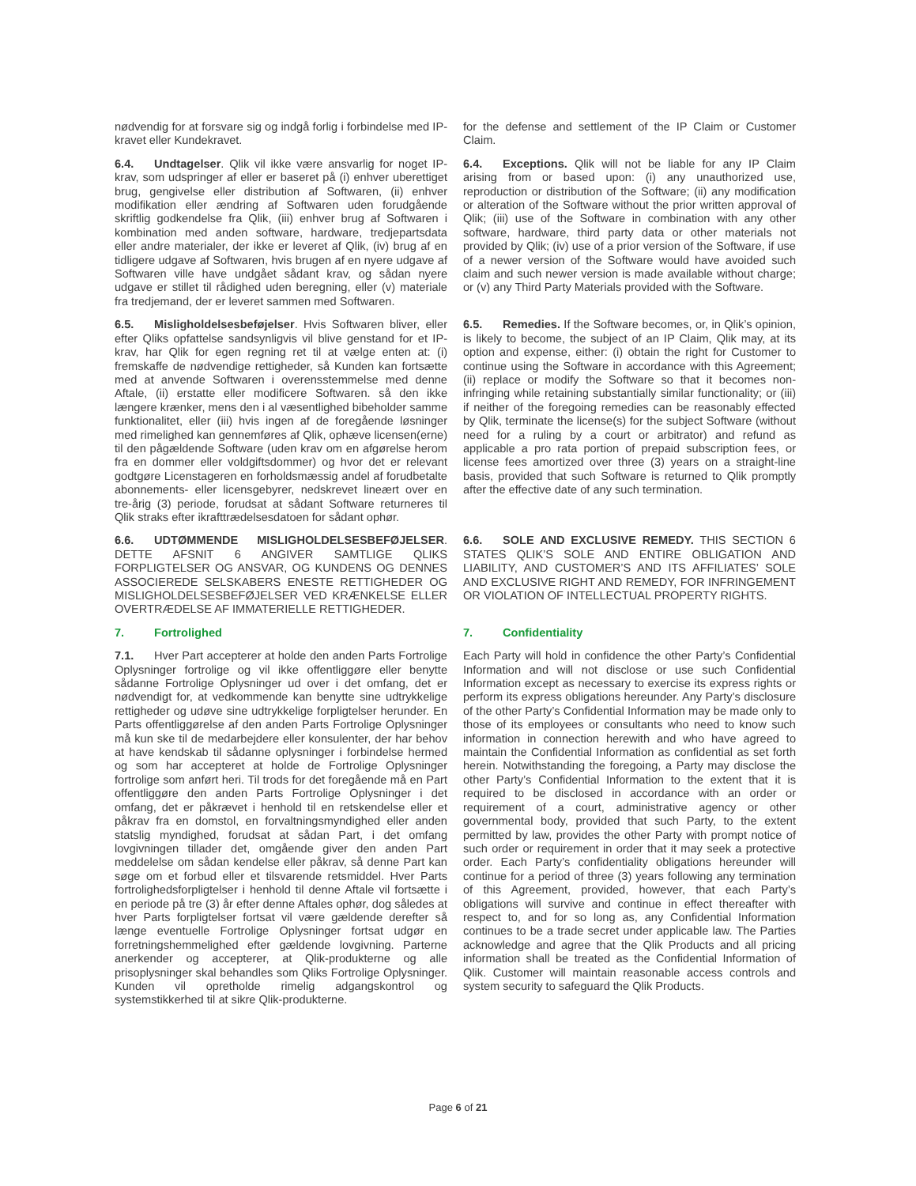nødvendig for at forsvare sig og indgå forlig i forbindelse med IP-kravet eller Kundekravet.
for the defense and settlement of the IP Claim or Customer Claim.
6.4. Undtagelser. Qlik vil ikke være ansvarlig for noget IP-krav, som udspringer af eller er baseret på (i) enhver uberettiget brug, gengivelse eller distribution af Softwaren, (ii) enhver modifikation eller ændring af Softwaren uden forudgående skriftlig godkendelse fra Qlik, (iii) enhver brug af Softwaren i kombination med anden software, hardware, tredjepartsdata eller andre materialer, der ikke er leveret af Qlik, (iv) brug af en tidligere udgave af Softwaren, hvis brugen af en nyere udgave af Softwaren ville have undgået sådant krav, og sådan nyere udgave er stillet til rådighed uden beregning, eller (v) materiale fra tredjemand, der er leveret sammen med Softwaren.
6.4. Exceptions. Qlik will not be liable for any IP Claim arising from or based upon: (i) any unauthorized use, reproduction or distribution of the Software; (ii) any modification or alteration of the Software without the prior written approval of Qlik; (iii) use of the Software in combination with any other software, hardware, third party data or other materials not provided by Qlik; (iv) use of a prior version of the Software, if use of a newer version of the Software would have avoided such claim and such newer version is made available without charge; or (v) any Third Party Materials provided with the Software.
6.5. Misligholdelsesbeføjelser. Hvis Softwaren bliver, eller efter Qliks opfattelse sandsynligvis vil blive genstand for et IP-krav, har Qlik for egen regning ret til at vælge enten at: (i) fremskaffe de nødvendige rettigheder, så Kunden kan fortsætte med at anvende Softwaren i overensstemmelse med denne Aftale, (ii) erstatte eller modificere Softwaren. så den ikke længere krænker, mens den i al væsentlighed bibeholder samme funktionalitet, eller (iii) hvis ingen af de foregående løsninger med rimelighed kan gennemføres af Qlik, ophæve licensen(erne) til den pågældende Software (uden krav om en afgørelse herom fra en dommer eller voldgiftsdommer) og hvor det er relevant godtgøre Licenstageren en forholdsmæssig andel af forudbetalte abonnements- eller licensgebyrer, nedskrevet lineært over en tre-årig (3) periode, forudsat at sådant Software returneres til Qlik straks efter ikrafttrædelsesdatoen for sådant ophør.
6.5. Remedies. If the Software becomes, or, in Qlik’s opinion, is likely to become, the subject of an IP Claim, Qlik may, at its option and expense, either: (i) obtain the right for Customer to continue using the Software in accordance with this Agreement; (ii) replace or modify the Software so that it becomes non-infringing while retaining substantially similar functionality; or (iii) if neither of the foregoing remedies can be reasonably effected by Qlik, terminate the license(s) for the subject Software (without need for a ruling by a court or arbitrator) and refund as applicable a pro rata portion of prepaid subscription fees, or license fees amortized over three (3) years on a straight-line basis, provided that such Software is returned to Qlik promptly after the effective date of any such termination.
6.6. UDTØMMENDE MISLIGHOLDELSESBEFØJELSER. DETTE AFSNIT 6 ANGIVER SAMTLIGE QLIKS FORPLIGTELSER OG ANSVAR, OG KUNDENS OG DENNES ASSOCIEREDE SELSKABERS ENESTE RETTIGHEDER OG MISLIGHOLDELSESBEFØJELSER VED KRÆNKELSE ELLER OVERTRÆDELSE AF IMMATERIELLE RETTIGHEDER.
6.6. SOLE AND EXCLUSIVE REMEDY. THIS SECTION 6 STATES QLIK’S SOLE AND ENTIRE OBLIGATION AND LIABILITY, AND CUSTOMER’S AND ITS AFFILIATES’ SOLE AND EXCLUSIVE RIGHT AND REMEDY, FOR INFRINGEMENT OR VIOLATION OF INTELLECTUAL PROPERTY RIGHTS.
7. Fortrolighed 7. Confidentiality
7.1. Hver Part accepterer at holde den anden Parts Fortrolige Oplysninger fortrolige og vil ikke offentliggøre eller benytte sådanne Fortrolige Oplysninger ud over i det omfang, det er nødvendigt for, at vedkommende kan benytte sine udtrykkelige rettigheder og udøve sine udtrykkelige forpligtelser herunder. En Parts offentliggørelse af den anden Parts Fortrolige Oplysninger må kun ske til de medarbejdere eller konsulenter, der har behov at have kendskab til sådanne oplysninger i forbindelse hermed og som har accepteret at holde de Fortrolige Oplysninger fortrolige som anført heri. Til trods for det foregående må en Part offentliggøre den anden Parts Fortrolige Oplysninger i det omfang, det er påkrævet i henhold til en retskendelse eller et påkrav fra en domstol, en forvaltningsmyndighed eller anden statslig myndighed, forudsat at sådan Part, i det omfang lovgivningen tillader det, omgående giver den anden Part meddelelse om sådan kendelse eller påkrav, så denne Part kan søge om et forbud eller et tilsvarende retsmiddel. Hver Parts fortrolighedsforpligtelser i henhold til denne Aftale vil fortsætte i en periode på tre (3) år efter denne Aftales ophør, dog således at hver Parts forpligtelser fortsat vil være gældende derefter så længe eventuelle Fortrolige Oplysninger fortsat udgør en forretningshemmelighed efter gældende lovgivning. Parterne anerkender og accepterer, at Qlik-produkterne og alle prisoplysninger skal behandles som Qliks Fortrolige Oplysninger. Kunden vil opretholde rimelig adgangskontrol og systemstikkerhed til at sikre Qlik-produkterne.
Each Party will hold in confidence the other Party’s Confidential Information and will not disclose or use such Confidential Information except as necessary to exercise its express rights or perform its express obligations hereunder. Any Party’s disclosure of the other Party’s Confidential Information may be made only to those of its employees or consultants who need to know such information in connection herewith and who have agreed to maintain the Confidential Information as confidential as set forth herein. Notwithstanding the foregoing, a Party may disclose the other Party’s Confidential Information to the extent that it is required to be disclosed in accordance with an order or requirement of a court, administrative agency or other governmental body, provided that such Party, to the extent permitted by law, provides the other Party with prompt notice of such order or requirement in order that it may seek a protective order. Each Party’s confidentiality obligations hereunder will continue for a period of three (3) years following any termination of this Agreement, provided, however, that each Party’s obligations will survive and continue in effect thereafter with respect to, and for so long as, any Confidential Information continues to be a trade secret under applicable law. The Parties acknowledge and agree that the Qlik Products and all pricing information shall be treated as the Confidential Information of Qlik. Customer will maintain reasonable access controls and system security to safeguard the Qlik Products.
Page 6 of 21